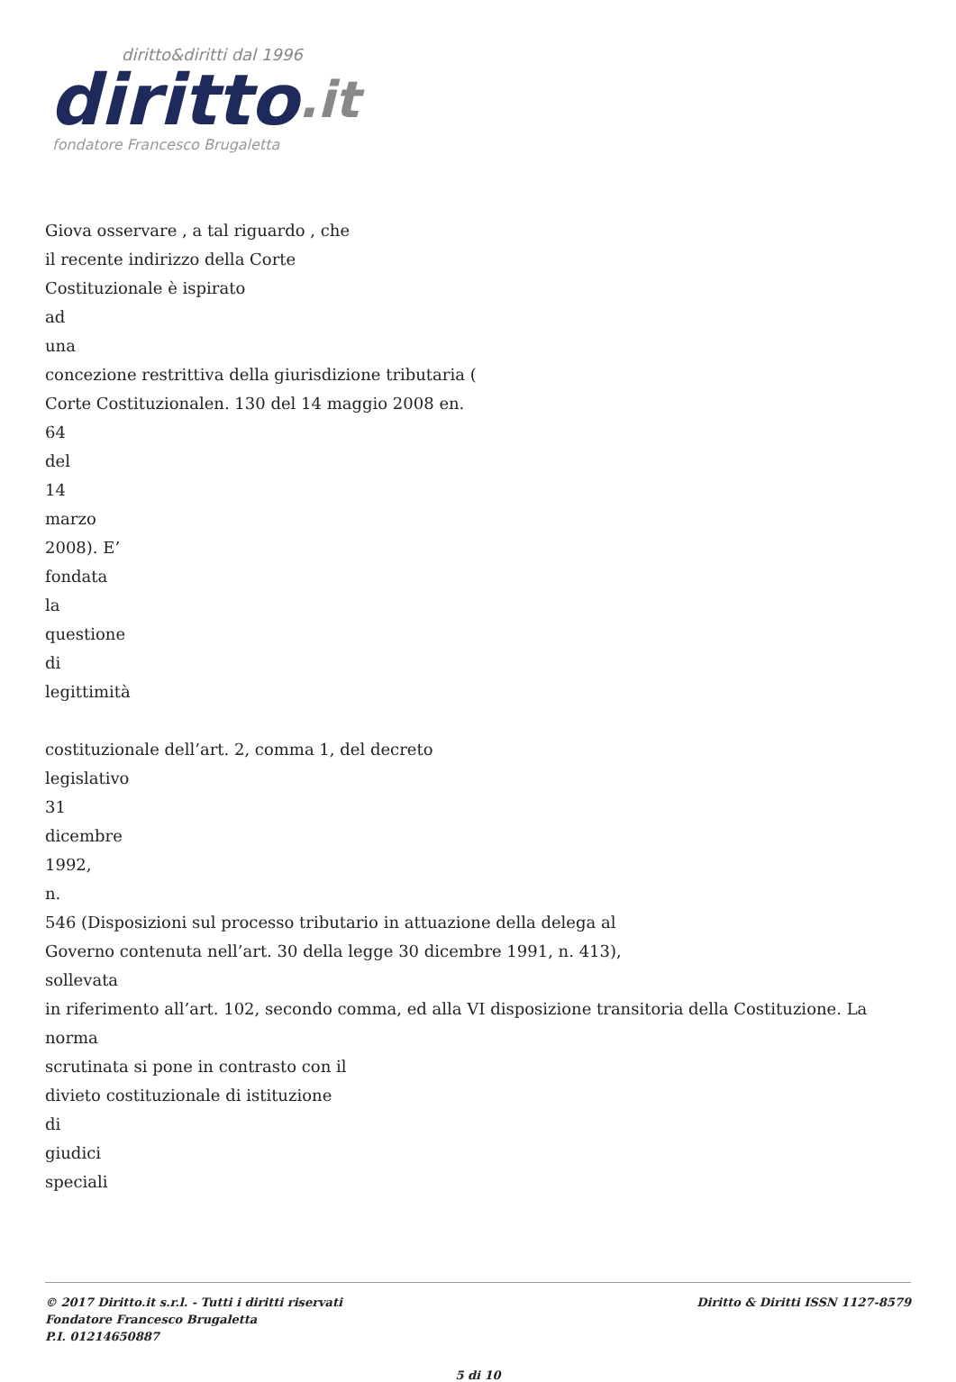diritto&diritti dal 1996
diritto.it
fondatore Francesco Brugaletta
Giova osservare , a tal riguardo , che
il recente indirizzo della Corte
Costituzionale è ispirato
ad
una
concezione restrittiva della giurisdizione tributaria (
Corte Costituzionalen. 130 del 14 maggio 2008 en.
64
del
14
marzo
2008). E’
fondata
la
questione
di
legittimità
costituzionale dell’art. 2, comma 1, del decreto
legislativo
31
dicembre
1992,
n.
546 (Disposizioni sul processo tributario in attuazione della delega al
Governo contenuta nell’art. 30 della legge 30 dicembre 1991, n. 413),
sollevata
in riferimento all’art. 102, secondo comma, ed alla VI disposizione transitoria della Costituzione. La norma
scrutinata si pone in contrasto con il
divieto costituzionale di istituzione
di
giudici
speciali
© 2017 Diritto.it s.r.l. - Tutti i diritti riservati
Fondatore Francesco Brugaletta
P.I. 01214650887
Diritto & Diritti ISSN 1127-8579
5 di 10